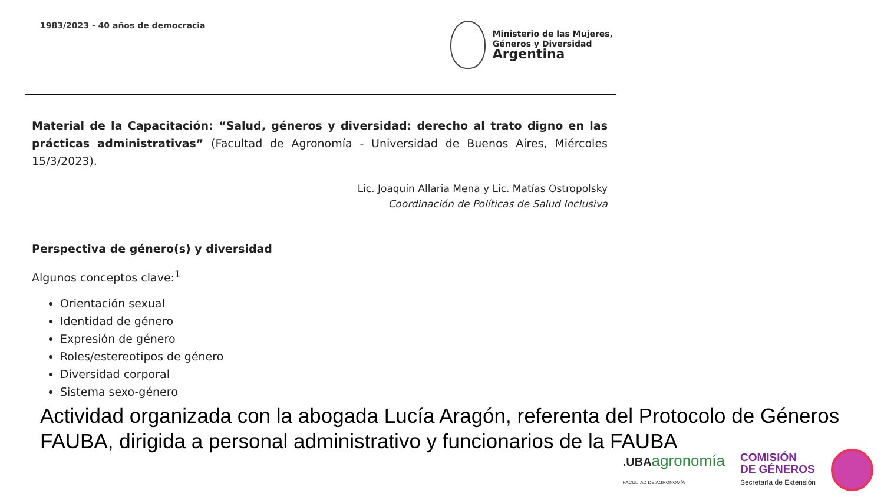1983/2023 - 40 años de democracia
Ministerio de las Mujeres,
Géneros y Diversidad
Argentina
Material de la Capacitación: “Salud, géneros y diversidad: derecho al trato digno en las prácticas administrativas” (Facultad de Agronomía - Universidad de Buenos Aires, Miércoles 15/3/2023).
Lic. Joaquín Allaria Mena y Lic. Matías Ostropolsky
Coordinación de Políticas de Salud Inclusiva
Perspectiva de género(s) y diversidad
Algunos conceptos clave:<sup>1</sup>
Orientación sexual
Identidad de género
Expresión de género
Roles/estereotipos de género
Diversidad corporal
Sistema sexo-género
Actividad organizada con la abogada Lucía Aragón, referenta del Protocolo de Géneros FAUBA, dirigida a personal administrativo y funcionarios de la FAUBA
.UBAagronomía
FACULTAD DE AGRONOMÍA
COMISIÓN
DE GÉNEROS
Secretaría de Extensión